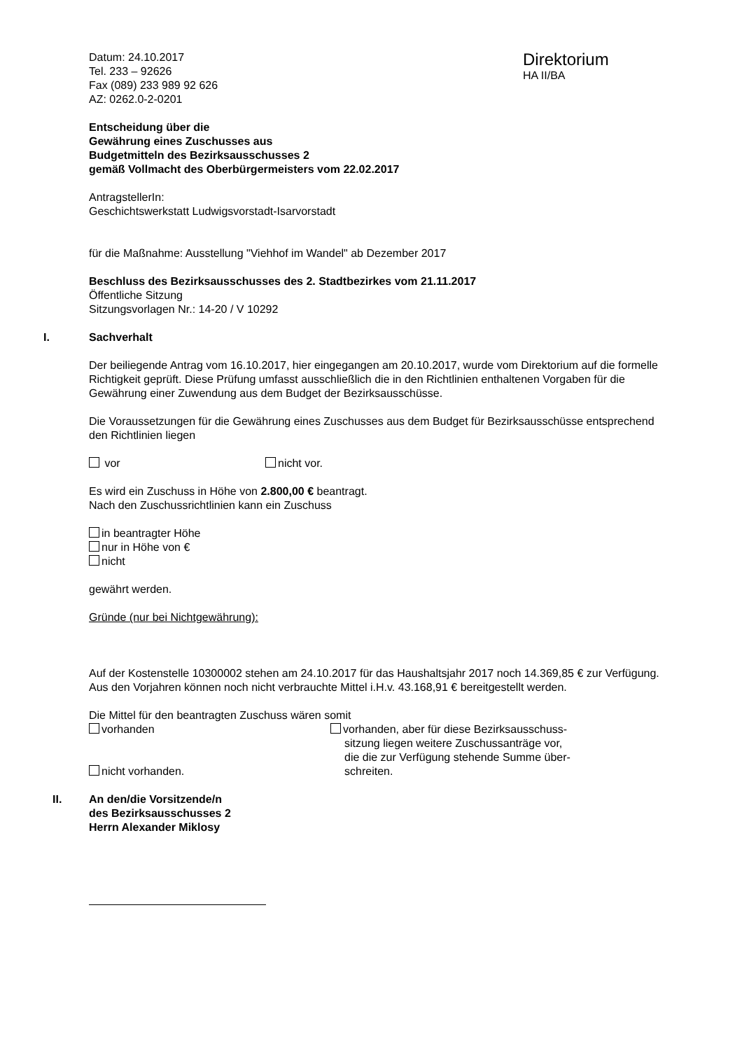Datum: 24.10.2017
Tel. 233 – 92626
Fax (089) 233 989 92 626
AZ: 0262.0-2-0201
Direktorium
HA II/BA
Entscheidung über die
Gewährung eines Zuschusses aus
Budgetmitteln des Bezirksausschusses 2
gemäß Vollmacht des Oberbürgermeisters vom 22.02.2017
AntragstellerIn:
Geschichtswerkstatt Ludwigsvorstadt-Isarvorstadt
für die Maßnahme: Ausstellung "Viehhof im Wandel" ab Dezember 2017
Beschluss des Bezirksausschusses des 2. Stadtbezirkes vom 21.11.2017
Öffentliche Sitzung
Sitzungsvorlagen Nr.: 14-20 / V 10292
I. Sachverhalt
Der beiliegende Antrag vom 16.10.2017, hier eingegangen am 20.10.2017, wurde vom Direktorium auf die formelle Richtigkeit geprüft. Diese Prüfung umfasst ausschließlich die in den Richtlinien enthaltenen Vorgaben für die Gewährung einer Zuwendung aus dem Budget der Bezirksausschüsse.
Die Voraussetzungen für die Gewährung eines Zuschusses aus dem Budget für Bezirksausschüsse entsprechend den Richtlinien liegen
vor nicht vor.
Es wird ein Zuschuss in Höhe von 2.800,00 € beantragt.
Nach den Zuschussrichtlinien kann ein Zuschuss
in beantragter Höhe
nur in Höhe von €
nicht
gewährt werden.
Gründe (nur bei Nichtgewährung):
Auf der Kostenstelle 10300002 stehen am 24.10.2017 für das Haushaltsjahr 2017 noch 14.369,85 € zur Verfügung.
Aus den Vorjahren können noch nicht verbrauchte Mittel i.H.v. 43.168,91 € bereitgestellt werden.
Die Mittel für den beantragten Zuschuss wären somit
vorhanden
nicht vorhanden.
vorhanden, aber für diese Bezirksausschuss-
sitzung liegen weitere Zuschussanträge vor,
die die zur Verfügung stehende Summe über-
schreiten.
II. An den/die Vorsitzende/n
des Bezirksausschusses 2
Herrn Alexander Miklosy